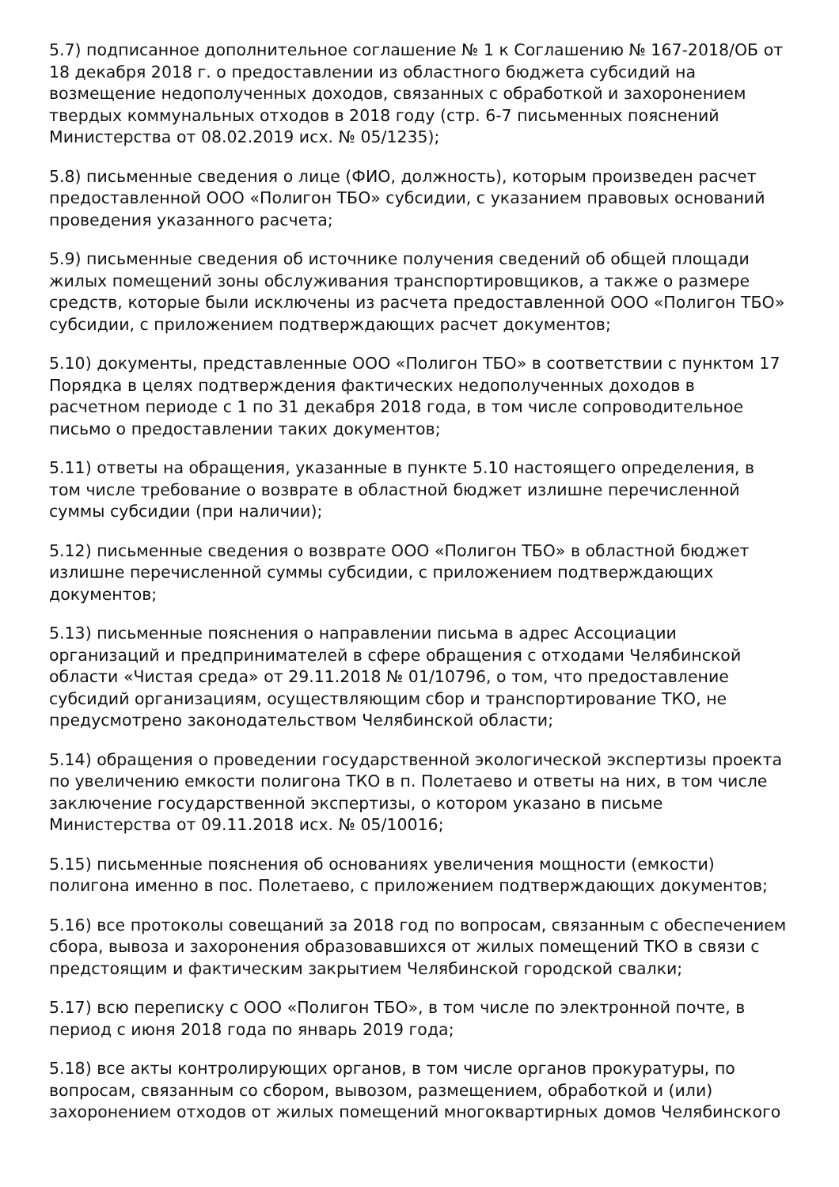5.7) подписанное дополнительное соглашение № 1 к Соглашению № 167-2018/ОБ от 18 декабря 2018 г. о предоставлении из областного бюджета субсидий на возмещение недополученных доходов, связанных с обработкой и захоронением твердых коммунальных отходов в 2018 году (стр. 6-7 письменных пояснений Министерства от 08.02.2019 исх. № 05/1235);
5.8) письменные сведения о лице (ФИО, должность), которым произведен расчет предоставленной ООО «Полигон ТБО» субсидии, с указанием правовых оснований проведения указанного расчета;
5.9) письменные сведения об источнике получения сведений об общей площади жилых помещений зоны обслуживания транспортировщиков, а также о размере средств, которые были исключены из расчета предоставленной ООО «Полигон ТБО» субсидии, с приложением подтверждающих расчет документов;
5.10) документы, представленные ООО «Полигон ТБО» в соответствии с пунктом 17 Порядка в целях подтверждения фактических недополученных доходов в расчетном периоде с 1 по 31 декабря 2018 года, в том числе сопроводительное письмо о предоставлении таких документов;
5.11) ответы на обращения, указанные в пункте 5.10 настоящего определения, в том числе требование о возврате в областной бюджет излишне перечисленной суммы субсидии (при наличии);
5.12) письменные сведения о возврате ООО «Полигон ТБО» в областной бюджет излишне перечисленной суммы субсидии, с приложением подтверждающих документов;
5.13) письменные пояснения о направлении письма в адрес Ассоциации организаций и предпринимателей в сфере обращения с отходами Челябинской области «Чистая среда» от 29.11.2018 № 01/10796, о том, что предоставление субсидий организациям, осуществляющим сбор и транспортирование ТКО, не предусмотрено законодательством Челябинской области;
5.14) обращения о проведении государственной экологической экспертизы проекта по увеличению емкости полигона ТКО в п. Полетаево и ответы на них, в том числе заключение государственной экспертизы, о котором указано в письме Министерства от 09.11.2018 исх. № 05/10016;
5.15) письменные пояснения об основаниях увеличения мощности (емкости) полигона именно в пос. Полетаево, с приложением подтверждающих документов;
5.16) все протоколы совещаний за 2018 год по вопросам, связанным с обеспечением сбора, вывоза и захоронения образовавшихся от жилых помещений ТКО в связи с предстоящим и фактическим закрытием Челябинской городской свалки;
5.17) всю переписку с ООО «Полигон ТБО», в том числе по электронной почте, в период с июня 2018 года по январь 2019 года;
5.18) все акты контролирующих органов, в том числе органов прокуратуры, по вопросам, связанным со сбором, вывозом, размещением, обработкой и (или) захоронением отходов от жилых помещений многоквартирных домов Челябинского